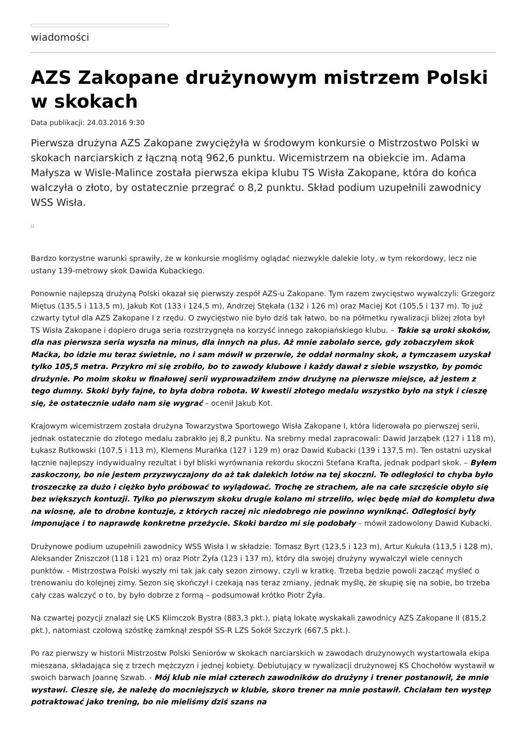wiadomości
AZS Zakopane drużynowym mistrzem Polski w skokach
Data publikacji: 24.03.2016 9:30
Pierwsza drużyna AZS Zakopane zwyciężyła w środowym konkursie o Mistrzostwo Polski w skokach narciarskich z łączną notą 962,6 punktu. Wicemistrzem na obiekcie im. Adama Małysza w Wisle-Malince została pierwsza ekipa klubu TS Wisła Zakopane, która do końca walczyła o złoto, by ostatecznie przegrać o 8,2 punktu. Skład podium uzupełnili zawodnicy WSS Wisła.
Bardzo korzystne warunki sprawiły, że w konkursie mogliśmy oglądać niezwykle dalekie loty, w tym rekordowy, lecz nie ustany 139-metrowy skok Dawida Kubackiego.
Ponownie najlepszą drużyną Polski okazał się pierwszy zespół AZS-u Zakopane. Tym razem zwycięstwo wywalczyli: Grzegorz Miętus (135,5 i 113,5 m), Jakub Kot (133 i 124,5 m), Andrzej Stękała (132 i 126 m) oraz Maciej Kot (105,5 i 137 m). To już czwarty tytuł dla AZS Zakopane I z rzędu. O zwycięstwo nie było dziś tak łatwo, bo na półmetku rywalizacji bliżej złota był TS Wisła Zakopane i dopiero druga seria rozstrzygnęła na korzyść innego zakopiańskiego klubu. – Takie są uroki skoków, dla nas pierwsza seria wyszła na minus, dla innych na plus. Aż mnie zabolało serce, gdy zobaczyłem skok Maćka, bo idzie mu teraz świetnie, no i sam mówił w przerwie, że oddał normalny skok, a tymczasem uzyskał tylko 105,5 metra. Przykro mi się zrobiło, bo to zawody klubowe i każdy dawał z siebie wszystko, by pomóc drużynie. Po moim skoku w finałowej serii wyprowadziłem znów drużynę na pierwsze miejsce, aż jestem z tego dumny. Skoki były fajne, to była dobra robota. W kwestii złotego medalu wszystko było na styk i cieszę się, że ostatecznie udało nam się wygrać – ocenił Jakub Kot.
Krajowym wicemistrzem została drużyna Towarzystwa Sportowego Wisła Zakopane I, która liderowała po pierwszej serii, jednak ostatecznie do złotego medalu zabrakło jej 8,2 punktu. Na srebrny medal zapracowali: Dawid Jarząbek (127 i 118 m), Łukasz Rutkowski (107,5 i 113 m), Klemens Murańka (127 i 129 m) oraz Dawid Kubacki (139 i 137,5 m). Ten ostatni uzyskał łącznie najlepszy indywidualny rezultat i był bliski wyrównania rekordu skoczni Stefana Krafta, jednak podparł skok. – Byłem zaskoczony, bo nie jestem przyzwyczajony do aż tak dalekich lotów na tej skoczni. Te odległości to chyba było troszeczkę za dużo i ciężko było próbować to wylądować. Trochę ze strachem, ale na całe szczęście obyło się bez większych kontuzji. Tylko po pierwszym skoku drugie kolano mi strzeliło, więc będę miał do kompletu dwa na wiosnę, ale to drobne kontuzje, z których raczej nic niedobrego nie powinno wyniknąć. Odległości były imponujące i to naprawdę konkretne przeżycie. Skoki bardzo mi się podobały – mówił zadowolony Dawid Kubacki.
Drużynowe podium uzupełnili zawodnicy WSS Wisła I w składzie: Tomasz Byrt (123,5 i 123 m), Artur Kukuła (113,5 i 128 m), Aleksander Zniszczoł (118 i 121 m) oraz Piotr Żyła (123 i 137 m), który dla swojej drużyny wywalczył wiele cennych punktów. - Mistrzostwa Polski wyszły mi tak jak cały sezon zimowy, czyli w kratkę. Trzeba będzie powoli zacząć myśleć o trenowaniu do kolejnej zimy. Sezon się skończył i czekają nas teraz zmiany, jednak myślę, że skupię się na sobie, bo trzeba cały czas walczyć o to, by było dobrze z formą – podsumował krótko Piotr Żyła.
Na czwartej pozycji znalazł się LKS Klimczok Bystra (883,3 pkt.), piątą lokatę wyskakali zawodnicy AZS Zakopane II (815,2 pkt.), natomiast czołową szóstkę zamknął zespół SS-R LZS Sokół Szczyrk (667,5 pkt.).
Po raz pierwszy w historii Mistrzostw Polski Seniorów w skokach narciarskich w zawodach drużynowych wystartowała ekipa mieszana, składająca się z trzech mężczyzn i jednej kobiety. Debiutujący w rywalizacji drużynowej KS Chochołów wystawił w swoich barwach Joannę Szwab. - Mój klub nie miał czterech zawodników do drużyny i trener postanowił, że mnie wystawi. Cieszę się, że należę do mocniejszych w klubie, skoro trener na mnie postawił. Chciałam ten występ potraktować jako trening, bo nie mieliśmy dziś szans na